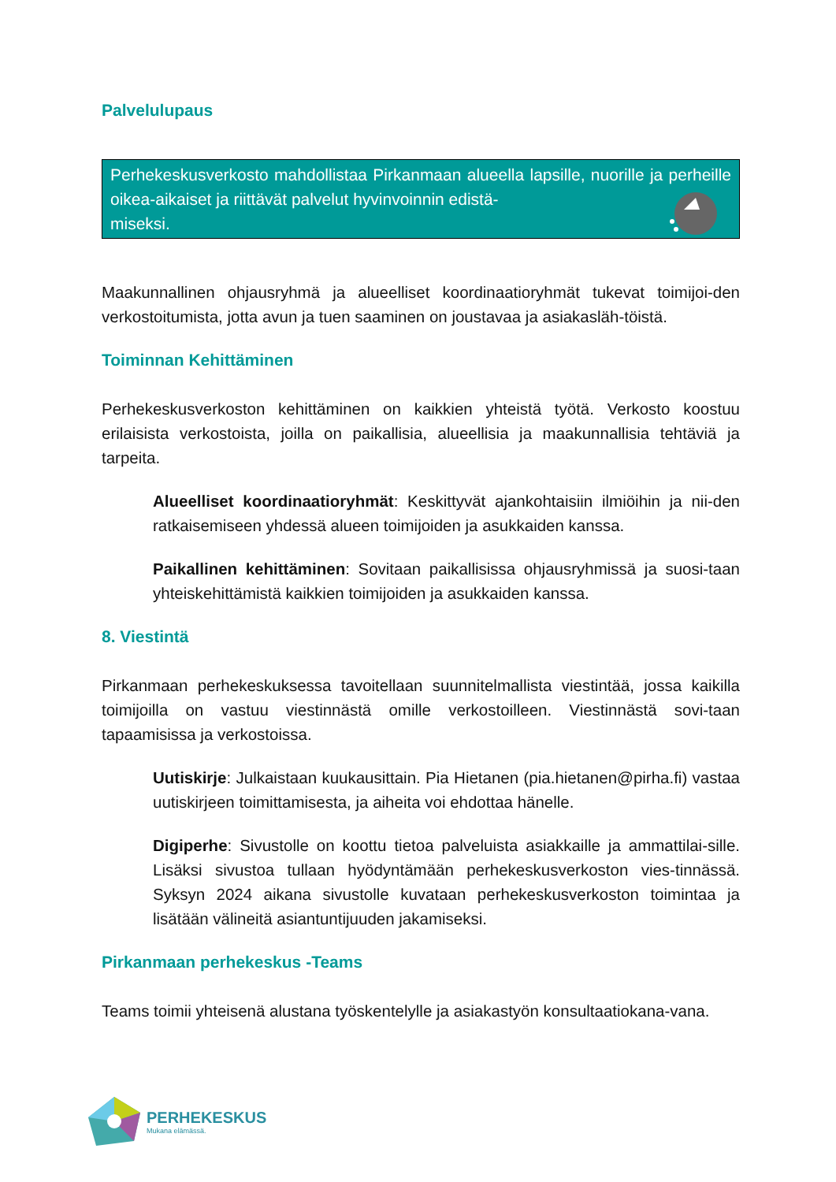Palvelulupaus
Perhekeskusverkosto mahdollistaa Pirkanmaan alueella lapsille, nuorille ja perheille oikea-aikaiset ja riittävät palvelut hyvinvoinnin edistä-
miseksi.
Maakunnallinen ohjausryhmä ja alueelliset koordinaatioryhmät tukevat toimijoi-den verkostoitumista, jotta avun ja tuen saaminen on joustavaa ja asiakasläh-töistä.
Toiminnan Kehittäminen
Perhekeskusverkoston kehittäminen on kaikkien yhteistä työtä. Verkosto koostuu erilaisista verkostoista, joilla on paikallisia, alueellisia ja maakunnallisia tehtäviä ja tarpeita.
Alueelliset koordinaatioryhmät: Keskittyvät ajankohtaisiin ilmiöihin ja nii-den ratkaisemiseen yhdessä alueen toimijoiden ja asukkaiden kanssa.
Paikallinen kehittäminen: Sovitaan paikallisissa ohjausryhmissä ja suosi-taan yhteiskehittämistä kaikkien toimijoiden ja asukkaiden kanssa.
8. Viestintä
Pirkanmaan perhekeskuksessa tavoitellaan suunnitelmallista viestintää, jossa kaikilla toimijoilla on vastuu viestinnästä omille verkostoilleen. Viestinnästä sovi-taan tapaamisissa ja verkostoissa.
Uutiskirje: Julkaistaan kuukausittain. Pia Hietanen (pia.hietanen@pirha.fi) vastaa uutiskirjeen toimittamisesta, ja aiheita voi ehdottaa hänelle.
Digiperhe: Sivustolle on koottu tietoa palveluista asiakkaille ja ammattilai-sille. Lisäksi sivustoa tullaan hyödyntämään perhekeskusverkoston vies-tinnässä. Syksyn 2024 aikana sivustolle kuvataan perhekeskusverkoston toimintaa ja lisätään välineitä asiantuntijuuden jakamiseksi.
Pirkanmaan perhekeskus -Teams
Teams toimii yhteisenä alustana työskentelylle ja asiakastyön konsultaatiokana-vana.
PERHEKESKUS
Mukana elämässä.